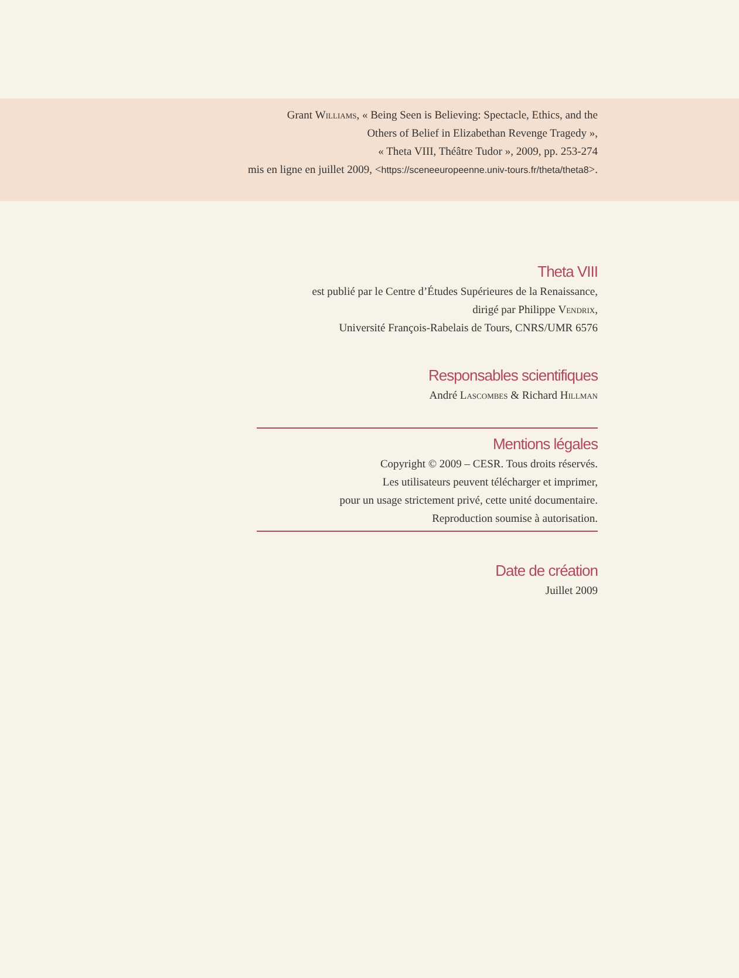Grant Williams, « Being Seen is Believing: Spectacle, Ethics, and the
Others of Belief in Elizabethan Revenge Tragedy »,
« Theta VIII, Théâtre Tudor », 2009, pp. 253-274
mis en ligne en juillet 2009, <https://sceneeuropeenne.univ-tours.fr/theta/theta8>.
Theta VIII
est publié par le Centre d’Études Supérieures de la Renaissance,
dirigé par Philippe Vendrix,
Université François-Rabelais de Tours, CNRS/UMR 6576
Responsables scientifiques
André Lascombes & Richard Hillman
Mentions légales
Copyright © 2009 – CESR. Tous droits réservés.
Les utilisateurs peuvent télécharger et imprimer,
pour un usage strictement privé, cette unité documentaire.
Reproduction soumise à autorisation.
Date de création
Juillet 2009